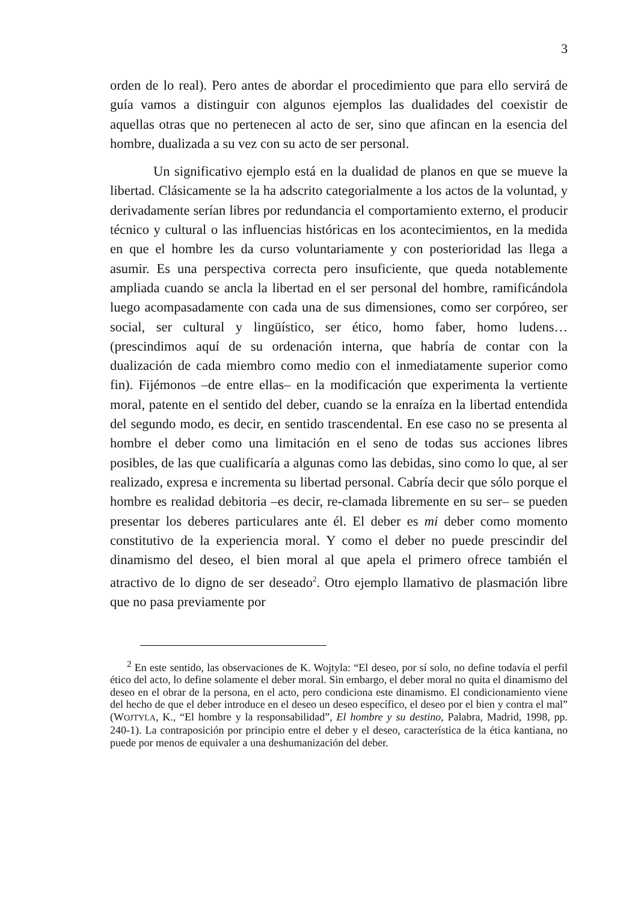3
orden de lo real). Pero antes de abordar el procedimiento que para ello servirá de guía vamos a distinguir con algunos ejemplos las dualidades del coexistir de aquellas otras que no pertenecen al acto de ser, sino que afincan en la esencia del hombre, dualizada a su vez con su acto de ser personal.
Un significativo ejemplo está en la dualidad de planos en que se mueve la libertad. Clásicamente se la ha adscrito categorialmente a los actos de la voluntad, y derivadamente serían libres por redundancia el comportamiento externo, el producir técnico y cultural o las influencias históricas en los acontecimientos, en la medida en que el hombre les da curso voluntariamente y con posterioridad las llega a asumir. Es una perspectiva correcta pero insuficiente, que queda notablemente ampliada cuando se ancla la libertad en el ser personal del hombre, ramificándola luego acompasadamente con cada una de sus dimensiones, como ser corpóreo, ser social, ser cultural y lingüístico, ser ético, homo faber, homo ludens… (prescindimos aquí de su ordenación interna, que habría de contar con la dualización de cada miembro como medio con el inmediatamente superior como fin). Fijémonos –de entre ellas– en la modificación que experimenta la vertiente moral, patente en el sentido del deber, cuando se la enraíza en la libertad entendida del segundo modo, es decir, en sentido trascendental. En ese caso no se presenta al hombre el deber como una limitación en el seno de todas sus acciones libres posibles, de las que cualificaría a algunas como las debidas, sino como lo que, al ser realizado, expresa e incrementa su libertad personal. Cabría decir que sólo porque el hombre es realidad debitoria –es decir, re-clamada libremente en su ser– se pueden presentar los deberes particulares ante él. El deber es mi deber como momento constitutivo de la experiencia moral. Y como el deber no puede prescindir del dinamismo del deseo, el bien moral al que apela el primero ofrece también el atractivo de lo digno de ser deseado<sup>2</sup>. Otro ejemplo llamativo de plasmación libre que no pasa previamente por
<sup>2</sup> En este sentido, las observaciones de K. Wojtyla: “El deseo, por sí solo, no define todavía el perfil ético del acto, lo define solamente el deber moral. Sin embargo, el deber moral no quita el dinamismo del deseo en el obrar de la persona, en el acto, pero condiciona este dinamismo. El condicionamiento viene del hecho de que el deber introduce en el deseo un deseo específico, el deseo por el bien y contra el mal” (WOJTYLA, K., “El hombre y la responsabilidad”, El hombre y su destino, Palabra, Madrid, 1998, pp. 240-1). La contraposición por principio entre el deber y el deseo, característica de la ética kantiana, no puede por menos de equivaler a una deshumanización del deber.